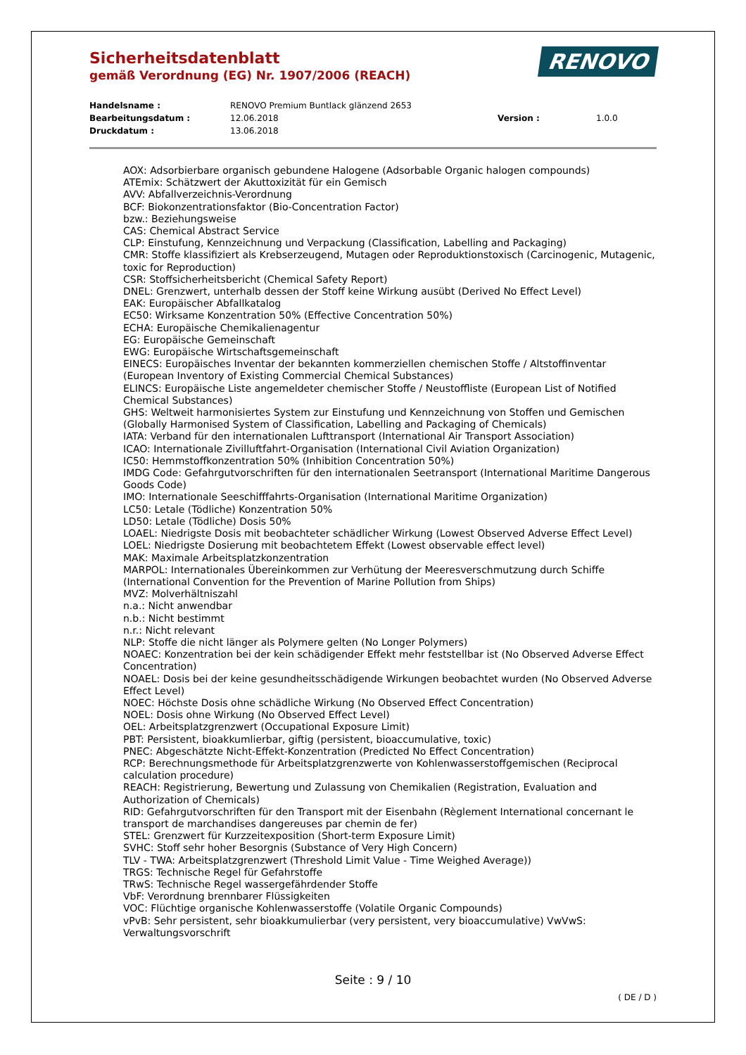Sicherheitsdatenblatt
gemäß Verordnung (EG) Nr. 1907/2006 (REACH)
RENOVO
Handelsname : RENOVO Premium Buntlack glänzend 2653
Bearbeitungsdatum : 12.06.2018 Version : 1.0.0
Druckdatum : 13.06.2018
AOX: Adsorbierbare organisch gebundene Halogene (Adsorbable Organic halogen compounds)
ATEmix: Schätzwert der Akuttoxizität für ein Gemisch
AVV: Abfallverzeichnis-Verordnung
BCF: Biokonzentrationsfaktor (Bio-Concentration Factor)
bzw.: Beziehungsweise
CAS: Chemical Abstract Service
CLP: Einstufung, Kennzeichnung und Verpackung (Classification, Labelling and Packaging)
CMR: Stoffe klassifiziert als Krebserzeugend, Mutagen oder Reproduktionstoxisch (Carcinogenic, Mutagenic, toxic for Reproduction)
CSR: Stoffsicherheitsbericht (Chemical Safety Report)
DNEL: Grenzwert, unterhalb dessen der Stoff keine Wirkung ausübt (Derived No Effect Level)
EAK: Europäischer Abfallkatalog
EC50: Wirksame Konzentration 50% (Effective Concentration 50%)
ECHA: Europäische Chemikalienagentur
EG: Europäische Gemeinschaft
EWG: Europäische Wirtschaftsgemeinschaft
EINECS: Europäisches Inventar der bekannten kommerziellen chemischen Stoffe / Altstoffinventar (European Inventory of Existing Commercial Chemical Substances)
ELINCS: Europäische Liste angemeldeter chemischer Stoffe / Neustoffliste (European List of Notified Chemical Substances)
GHS: Weltweit harmonisiertes System zur Einstufung und Kennzeichnung von Stoffen und Gemischen (Globally Harmonised System of Classification, Labelling and Packaging of Chemicals)
IATA: Verband für den internationalen Lufttransport (International Air Transport Association)
ICAO: Internationale Zivilluftfahrt-Organisation (International Civil Aviation Organization)
IC50: Hemmstoffkonzentration 50% (Inhibition Concentration 50%)
IMDG Code: Gefahrgutvorschriften für den internationalen Seetransport (International Maritime Dangerous Goods Code)
IMO: Internationale Seeschifffahrts-Organisation (International Maritime Organization)
LC50: Letale (Tödliche) Konzentration 50%
LD50: Letale (Tödliche) Dosis 50%
LOAEL: Niedrigste Dosis mit beobachteter schädlicher Wirkung (Lowest Observed Adverse Effect Level)
LOEL: Niedrigste Dosierung mit beobachtetem Effekt (Lowest observable effect level)
MAK: Maximale Arbeitsplatzkonzentration
MARPOL: Internationales Übereinkommen zur Verhütung der Meeresverschmutzung durch Schiffe (International Convention for the Prevention of Marine Pollution from Ships)
MVZ: Molverhältniszahl
n.a.: Nicht anwendbar
n.b.: Nicht bestimmt
n.r.: Nicht relevant
NLP: Stoffe die nicht länger als Polymere gelten (No Longer Polymers)
NOAEC: Konzentration bei der kein schädigender Effekt mehr feststellbar ist (No Observed Adverse Effect Concentration)
NOAEL: Dosis bei der keine gesundheitsschädigende Wirkungen beobachtet wurden (No Observed Adverse Effect Level)
NOEC: Höchste Dosis ohne schädliche Wirkung (No Observed Effect Concentration)
NOEL: Dosis ohne Wirkung (No Observed Effect Level)
OEL: Arbeitsplatzgrenzwert (Occupational Exposure Limit)
PBT: Persistent, bioakkumlierbar, giftig (persistent, bioaccumulative, toxic)
PNEC: Abgeschätzte Nicht-Effekt-Konzentration (Predicted No Effect Concentration)
RCP: Berechnungsmethode für Arbeitsplatzgrenzwerte von Kohlenwasserstoffgemischen (Reciprocal calculation procedure)
REACH: Registrierung, Bewertung und Zulassung von Chemikalien (Registration, Evaluation and Authorization of Chemicals)
RID: Gefahrgutvorschriften für den Transport mit der Eisenbahn (Règlement International concernant le transport de marchandises dangereuses par chemin de fer)
STEL: Grenzwert für Kurzzeitexposition (Short-term Exposure Limit)
SVHC: Stoff sehr hoher Besorgnis (Substance of Very High Concern)
TLV - TWA: Arbeitsplatzgrenzwert (Threshold Limit Value - Time Weighed Average))
TRGS: Technische Regel für Gefahrstoffe
TRwS: Technische Regel wassergefährdender Stoffe
VbF: Verordnung brennbarer Flüssigkeiten
VOC: Flüchtige organische Kohlenwasserstoffe (Volatile Organic Compounds)
vPvB: Sehr persistent, sehr bioakkumulierbar (very persistent, very bioaccumulative) VwVwS: Verwaltungsvorschrift
Seite : 9 / 10
( DE / D )